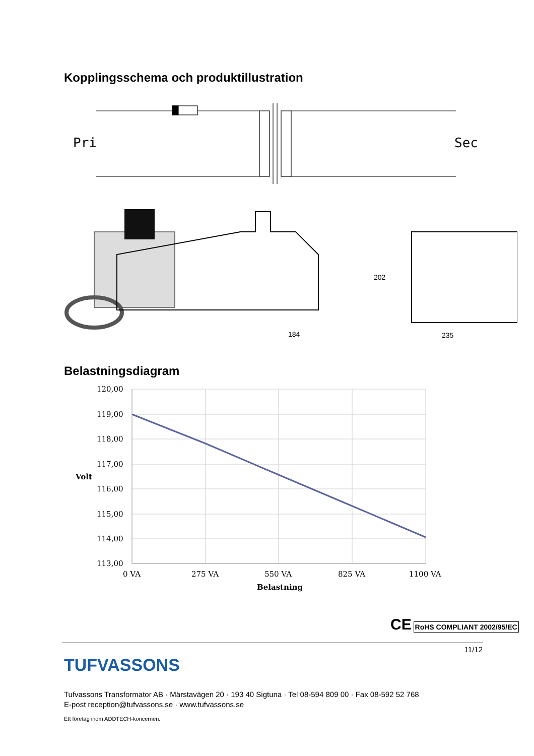Kopplingsschema och produktillustration
Pri
Sec
202
184
235
Belastningsdiagram
120,00
119,00
118,00
117,00
Volt
116,00
115,00
114,00
113,00
0 VA
275 VA
550 VA
825 VA
1100 VA
Belastning
CE RoHS COMPLIANT 2002/95/EC
11/12
TUFVASSONS
Tufvassons Transformator AB · Märstavägen 20 · 193 40 Sigtuna · Tel 08-594 809 00 · Fax 08-592 52 768
E-post reception@tufvassons.se · www.tufvassons.se
Ett företag inom ADDTECH-koncernen.